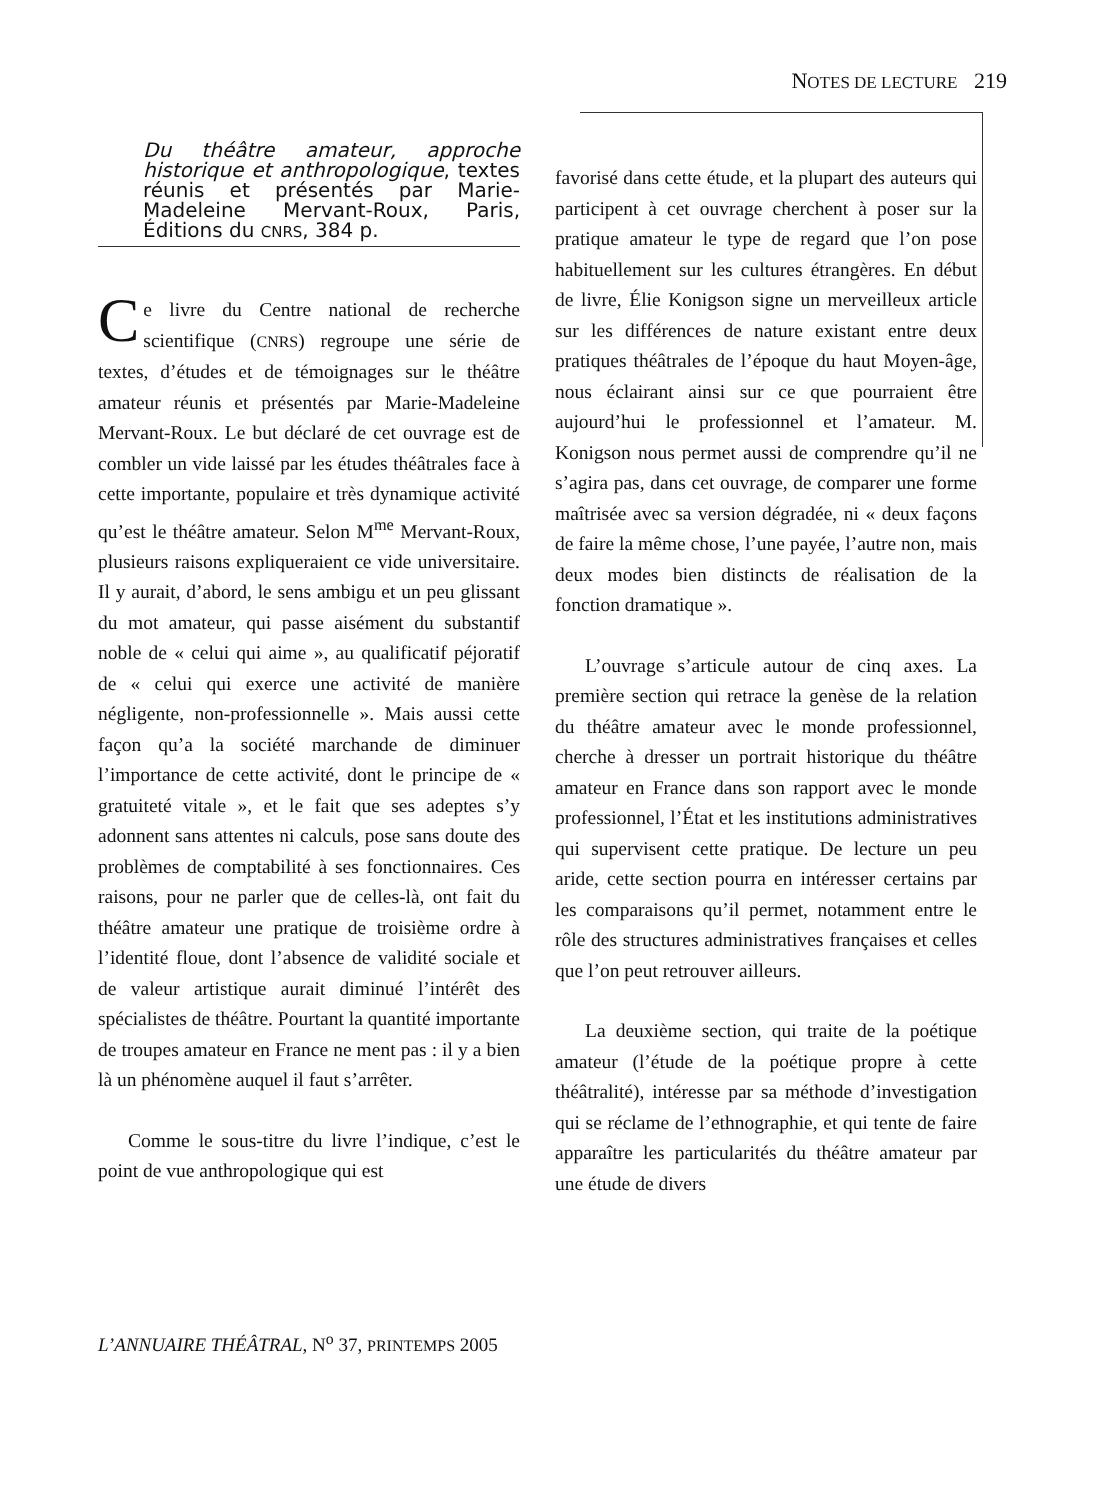NOTES DE LECTURE 219
Du théâtre amateur, approche historique et anthropologique, textes réunis et présentés par Marie-Madeleine Mervant-Roux, Paris, Éditions du CNRS, 384 p.
Ce livre du Centre national de recherche scientifique (CNRS) regroupe une série de textes, d’études et de témoignages sur le théâtre amateur réunis et présentés par Marie-Madeleine Mervant-Roux. Le but déclaré de cet ouvrage est de combler un vide laissé par les études théâtrales face à cette importante, populaire et très dynamique activité qu’est le théâtre amateur. Selon M<sup>me</sup> Mervant-Roux, plusieurs raisons expliqueraient ce vide universitaire. Il y aurait, d’abord, le sens ambigu et un peu glissant du mot amateur, qui passe aisément du substantif noble de « celui qui aime », au qualificatif péjoratif de « celui qui exerce une activité de manière négligente, non-professionnelle ». Mais aussi cette façon qu’a la société marchande de diminuer l’importance de cette activité, dont le principe de « gratuiteté vitale », et le fait que ses adeptes s’y adonnent sans attentes ni calculs, pose sans doute des problèmes de comptabilité à ses fonctionnaires. Ces raisons, pour ne parler que de celles-là, ont fait du théâtre amateur une pratique de troisième ordre à l’identité floue, dont l’absence de validité sociale et de valeur artistique aurait diminué l’intérêt des spécialistes de théâtre. Pourtant la quantité importante de troupes amateur en France ne ment pas : il y a bien là un phénomène auquel il faut s’arrêter.
Comme le sous-titre du livre l’indique, c’est le point de vue anthropologique qui est
favorisé dans cette étude, et la plupart des auteurs qui participent à cet ouvrage cherchent à poser sur la pratique amateur le type de regard que l’on pose habituellement sur les cultures étrangères. En début de livre, Élie Konigson signe un merveilleux article sur les différences de nature existant entre deux pratiques théâtrales de l’époque du haut Moyen-âge, nous éclairant ainsi sur ce que pourraient être aujourd’hui le professionnel et l’amateur. M. Konigson nous permet aussi de comprendre qu’il ne s’agira pas, dans cet ouvrage, de comparer une forme maîtrisée avec sa version dégradée, ni « deux façons de faire la même chose, l’une payée, l’autre non, mais deux modes bien distincts de réalisation de la fonction dramatique ».
L’ouvrage s’articule autour de cinq axes. La première section qui retrace la genèse de la relation du théâtre amateur avec le monde professionnel, cherche à dresser un portrait historique du théâtre amateur en France dans son rapport avec le monde professionnel, l’État et les institutions administratives qui supervisent cette pratique. De lecture un peu aride, cette section pourra en intéresser certains par les comparaisons qu’il permet, notamment entre le rôle des structures administratives françaises et celles que l’on peut retrouver ailleurs.
La deuxième section, qui traite de la poétique amateur (l’étude de la poétique propre à cette théâtralité), intéresse par sa méthode d’investigation qui se réclame de l’ethnographie, et qui tente de faire apparaître les particularités du théâtre amateur par une étude de divers
L’ANNUAIRE THÉÂTRAL, N<sup>o</sup> 37, PRINTEMPS 2005